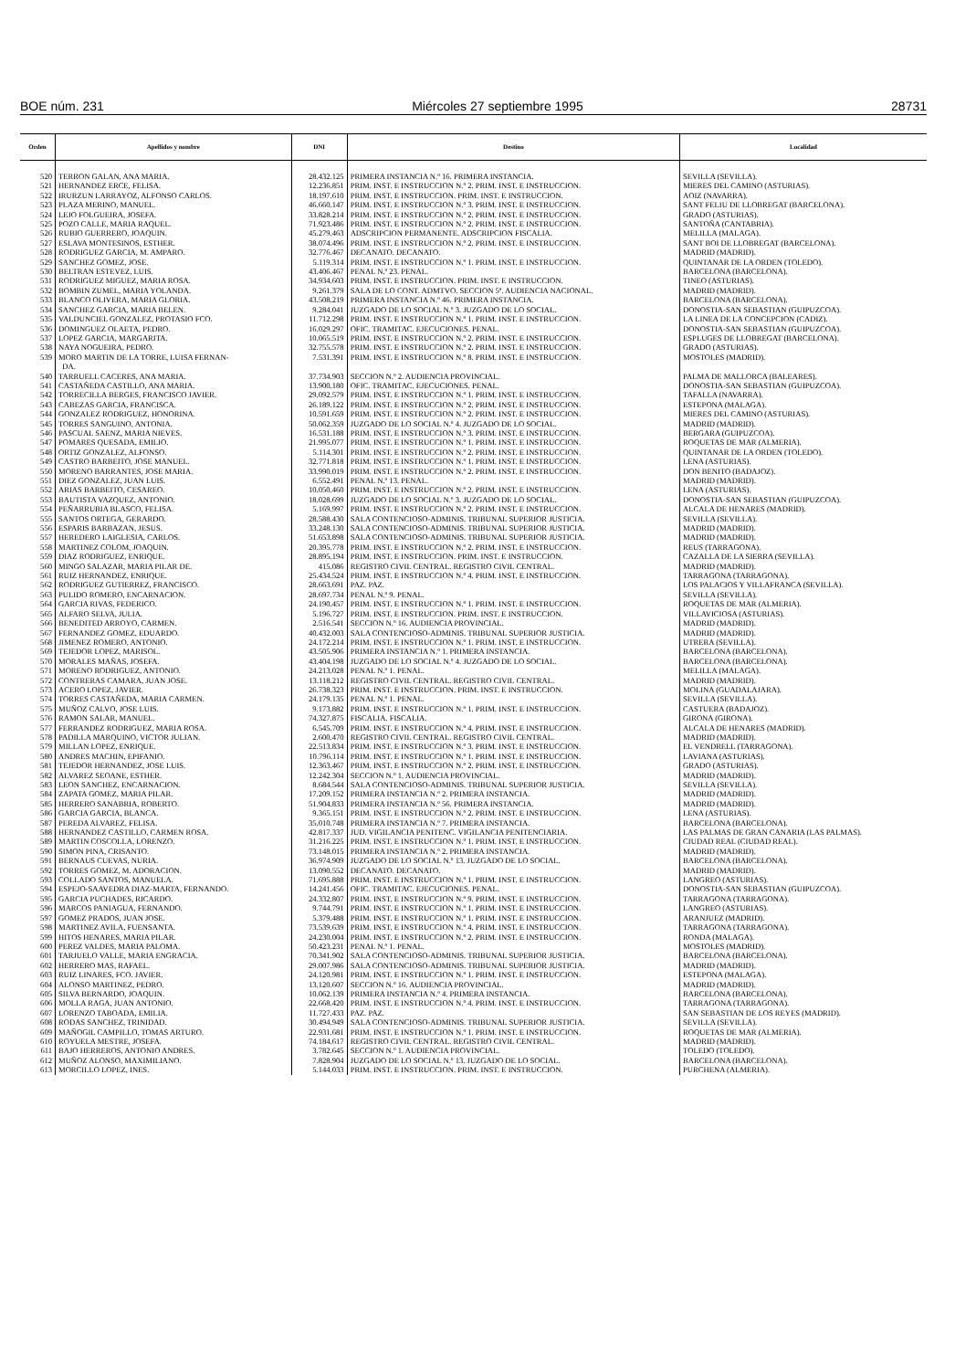BOE núm. 231 Miércoles 27 septiembre 1995 28731
| Orden | Apellidos y nombre | DNI | Destino | Localidad |
| --- | --- | --- | --- | --- |
| 520 | TERRON GALAN, ANA MARIA. | 28.432.125 | PRIMERA INSTANCIA N.º 16. PRIMERA INSTANCIA. | SEVILLA (SEVILLA). |
| 521 | HERNANDEZ ERCE, FELISA. | 12.236.851 | PRIM. INST. E INSTRUCCION N.º 2. PRIM. INST. E INSTRUCCION. | MIERES DEL CAMINO (ASTURIAS). |
| 522 | IRURZUN LARRAYOZ, ALFONSO CARLOS. | 18.197.610 | PRIM. INST. E INSTRUCCION. PRIM. INST. E INSTRUCCION. | AOIZ (NAVARRA). |
| 523 | PLAZA MERINO, MANUEL. | 46.660.147 | PRIM. INST. E INSTRUCCION N.º 3. PRIM. INST. E INSTRUCCION. | SANT FELIU DE LLOBREGAT (BARCELONA). |
| 524 | LEJO FOLGUEIRA, JOSEFA. | 33.828.214 | PRIM. INST. E INSTRUCCION N.º 2. PRIM. INST. E INSTRUCCION. | GRADO (ASTURIAS). |
| 525 | POZO CALLE, MARIA RAQUEL. | 71.923.486 | PRIM. INST. E INSTRUCCION N.º 2. PRIM. INST. E INSTRUCCION. | SANTOÑA (CANTABRIA). |
| 526 | RUBIO GUERRERO, JOAQUIN. | 45.279.463 | ADSCRIPCION PERMANENTE. ADSCRIPCION FISCALIA. | MELILLA (MALAGA). |
| 527 | ESLAVA MONTESINOS, ESTHER. | 38.074.496 | PRIM. INST. E INSTRUCCION N.º 2. PRIM. INST. E INSTRUCCION. | SANT BOI DE LLOBREGAT (BARCELONA). |
| 528 | RODRIGUEZ GARCIA, M. AMPARO. | 32.776.467 | DECANATO. DECANATO. | MADRID (MADRID). |
| 529 | SANCHEZ GOMEZ, JOSE. | 5.119.314 | PRIM. INST. E INSTRUCCION N.º 1. PRIM. INST. E INSTRUCCION. | QUINTANAR DE LA ORDEN (TOLEDO). |
| 530 | BELTRAN ESTEVEZ, LUIS. | 43.406.467 | PENAL N.º 23. PENAL. | BARCELONA (BARCELONA). |
| 531 | RODRIGUEZ MIGUEZ, MARIA ROSA. | 34.934.603 | PRIM. INST. E INSTRUCCION. PRIM. INST. E INSTRUCCION. | TINEO (ASTURIAS). |
| 532 | BOMBIN ZUMEL, MARIA YOLANDA. | 9.261.379 | SALA DE LO CONT. ADMTVO. SECCION 5ª. AUDIENCIA NACIONAL. | MADRID (MADRID). |
| 533 | BLANCO OLIVERA, MARIA GLORIA. | 43.508.219 | PRIMERA INSTANCIA N.º 46. PRIMERA INSTANCIA. | BARCELONA (BARCELONA). |
| 534 | SANCHEZ GARCIA, MARIA BELEN. | 9.284.041 | JUZGADO DE LO SOCIAL N.º 3. JUZGADO DE LO SOCIAL. | DONOSTIA-SAN SEBASTIAN (GUIPUZCOA). |
| 535 | VALDUNCIEL GONZALEZ, PROTASIO FCO. | 11.712.298 | PRIM. INST. E INSTRUCCION N.º 1. PRIM. INST. E INSTRUCCION. | LA LINEA DE LA CONCEPCION (CADIZ). |
| 536 | DOMINGUEZ OLAETA, PEDRO. | 16.029.297 | OFIC. TRAMITAC. EJECUCIONES. PENAL. | DONOSTIA-SAN SEBASTIAN (GUIPUZCOA). |
| 537 | LOPEZ GARCIA, MARGARITA. | 10.065.519 | PRIM. INST. E INSTRUCCION N.º 2. PRIM. INST. E INSTRUCCION. | ESPLUGES DE LLOBREGAT (BARCELONA). |
| 538 | NAYA NOGUEIRA, PEDRO. | 32.755.578 | PRIM. INST. E INSTRUCCION N.º 2. PRIM. INST. E INSTRUCCION. | GRADO (ASTURIAS). |
| 539 | MORO MARTIN DE LA TORRE, LUISA FERNAN- DA. | 7.531.391 | PRIM. INST. E INSTRUCCION N.º 8. PRIM. INST. E INSTRUCCION. | MOSTOLES (MADRID). |
| 540 | TARRUELL CACERES, ANA MARIA. | 37.734.903 | SECCION N.º 2. AUDIENCIA PROVINCIAL. | PALMA DE MALLORCA (BALEARES). |
| 541 | CASTAÑEDA CASTILLO, ANA MARIA. | 13.900.180 | OFIC. TRAMITAC. EJECUCIONES. PENAL. | DONOSTIA-SAN SEBASTIAN (GUIPUZCOA). |
| 542 | TORRECILLA BERGES, FRANCISCO JAVIER. | 29.092.579 | PRIM. INST. E INSTRUCCION N.º 1. PRIM. INST. E INSTRUCCION. | TAFALLA (NAVARRA). |
| 543 | CABEZAS GARCIA, FRANCISCA. | 26.189.122 | PRIM. INST. E INSTRUCCION N.º 2. PRIM. INST. E INSTRUCCION. | ESTEPONA (MALAGA). |
| 544 | GONZALEZ RODRIGUEZ, HONORINA. | 10.591.659 | PRIM. INST. E INSTRUCCION N.º 2. PRIM. INST. E INSTRUCCION. | MIERES DEL CAMINO (ASTURIAS). |
| 545 | TORRES SANGUINO, ANTONIA. | 50.062.359 | JUZGADO DE LO SOCIAL N.º 4. JUZGADO DE LO SOCIAL. | MADRID (MADRID). |
| 546 | PASCUAL SAENZ, MARIA NIEVES. | 16.531.188 | PRIM. INST. E INSTRUCCION N.º 3. PRIM. INST. E INSTRUCCION. | BERGARA (GUIPUZCOA). |
| 547 | POMARES QUESADA, EMILIO. | 21.995.077 | PRIM. INST. E INSTRUCCION N.º 1. PRIM. INST. E INSTRUCCION. | ROQUETAS DE MAR (ALMERIA). |
| 548 | ORTIZ GONZALEZ, ALFONSO. | 5.114.301 | PRIM. INST. E INSTRUCCION N.º 2. PRIM. INST. E INSTRUCCION. | QUINTANAR DE LA ORDEN (TOLEDO). |
| 549 | CASTRO BARBEITO, JOSE MANUEL. | 32.771.818 | PRIM. INST. E INSTRUCCION N.º 1. PRIM. INST. E INSTRUCCION. | LENA (ASTURIAS). |
| 550 | MORENO BARRANTES, JOSE MARIA. | 33.990.019 | PRIM. INST. E INSTRUCCION N.º 2. PRIM. INST. E INSTRUCCION. | DON BENITO (BADAJOZ). |
| 551 | DIEZ GONZALEZ, JUAN LUIS. | 6.552.491 | PENAL N.º 13. PENAL. | MADRID (MADRID). |
| 552 | ARIAS BARBEITO, CESAREO. | 10.050.460 | PRIM. INST. E INSTRUCCION N.º 2. PRIM. INST. E INSTRUCCION. | LENA (ASTURIAS). |
| 553 | BAUTISTA VAZQUEZ, ANTONIO. | 18.028.699 | JUZGADO DE LO SOCIAL N.º 3. JUZGADO DE LO SOCIAL. | DONOSTIA-SAN SEBASTIAN (GUIPUZCOA). |
| 554 | PEÑARRUBIA BLASCO, FELISA. | 5.169.997 | PRIM. INST. E INSTRUCCION N.º 2. PRIM. INST. E INSTRUCCION. | ALCALA DE HENARES (MADRID). |
| 555 | SANTOS ORTEGA, GERARDO. | 28.588.430 | SALA CONTENCIOSO-ADMINIS. TRIBUNAL SUPERIOR JUSTICIA. | SEVILLA (SEVILLA). |
| 556 | ESPARIS BARBAZAN, JESUS. | 33.248.130 | SALA CONTENCIOSO-ADMINIS. TRIBUNAL SUPERIOR JUSTICIA. | MADRID (MADRID). |
| 557 | HEREDERO LAIGLESIA, CARLOS. | 51.653.898 | SALA CONTENCIOSO-ADMINIS. TRIBUNAL SUPERIOR JUSTICIA. | MADRID (MADRID). |
| 558 | MARTINEZ COLOM, JOAQUIN. | 20.395.778 | PRIM. INST. E INSTRUCCION N.º 2. PRIM. INST. E INSTRUCCION. | REUS (TARRAGONA). |
| 559 | DIAZ RODRIGUEZ, ENRIQUE. | 28.895.194 | PRIM. INST. E INSTRUCCION. PRIM. INST. E INSTRUCCION. | CAZALLA DE LA SIERRA (SEVILLA). |
| 560 | MINGO SALAZAR, MARIA PILAR DE. | 415.086 | REGISTRO CIVIL CENTRAL. REGISTRO CIVIL CENTRAL. | MADRID (MADRID). |
| 561 | RUIZ HERNANDEZ, ENRIQUE. | 25.434.524 | PRIM. INST. E INSTRUCCION N.º 4. PRIM. INST. E INSTRUCCION. | TARRAGONA (TARRAGONA). |
| 562 | RODRIGUEZ GUTIERREZ, FRANCISCO. | 28.663.691 | PAZ. PAZ. | LOS PALACIOS Y VILLAFRANCA (SEVILLA). |
| 563 | PULIDO ROMERO, ENCARNACION. | 28.697.734 | PENAL N.º 9. PENAL. | SEVILLA (SEVILLA). |
| 564 | GARCIA RIVAS, FEDERICO. | 24.190.457 | PRIM. INST. E INSTRUCCION N.º 1. PRIM. INST. E INSTRUCCION. | ROQUETAS DE MAR (ALMERIA). |
| 565 | ALFARO SELVA, JULIA. | 5.196.727 | PRIM. INST. E INSTRUCCION. PRIM. INST. E INSTRUCCION. | VILLAVICIOSA (ASTURIAS). |
| 566 | BENEDITED ARROYO, CARMEN. | 2.516.541 | SECCION N.º 16. AUDIENCIA PROVINCIAL. | MADRID (MADRID). |
| 567 | FERNANDEZ GOMEZ, EDUARDO. | 40.432.003 | SALA CONTENCIOSO-ADMINIS. TRIBUNAL SUPERIOR JUSTICIA. | MADRID (MADRID). |
| 568 | JIMENEZ ROMERO, ANTONIO. | 24.172.214 | PRIM. INST. E INSTRUCCION N.º 1. PRIM. INST. E INSTRUCCION. | UTRERA (SEVILLA). |
| 569 | TEJEDOR LOPEZ, MARISOL. | 43.505.906 | PRIMERA INSTANCIA N.º 1. PRIMERA INSTANCIA. | BARCELONA (BARCELONA). |
| 570 | MORALES MAÑAS, JOSEFA. | 43.404.198 | JUZGADO DE LO SOCIAL N.º 4. JUZGADO DE LO SOCIAL. | BARCELONA (BARCELONA). |
| 571 | MORENO RODRIGUEZ, ANTONIO. | 24.213.028 | PENAL N.º 1. PENAL. | MELILLA (MALAGA). |
| 572 | CONTRERAS CAMARA, JUAN JOSE. | 13.118.212 | REGISTRO CIVIL CENTRAL. REGISTRO CIVIL CENTRAL. | MADRID (MADRID). |
| 573 | ACERO LOPEZ, JAVIER. | 26.738.323 | PRIM. INST. E INSTRUCCION. PRIM. INST. E INSTRUCCION. | MOLINA (GUADALAJARA). |
| 574 | TORRES CASTAÑEDA, MARIA CARMEN. | 24.179.135 | PENAL N.º 1. PENAL. | SEVILLA (SEVILLA). |
| 575 | MUÑOZ CALVO, JOSE LUIS. | 9.173.882 | PRIM. INST. E INSTRUCCION N.º 1. PRIM. INST. E INSTRUCCION. | CASTUERA (BADAJOZ). |
| 576 | RAMON SALAR, MANUEL. | 74.327.875 | FISCALIA. FISCALIA. | GIRONA (GIRONA). |
| 577 | FERRANDEZ RODRIGUEZ, MARIA ROSA. | 6.545.709 | PRIM. INST. E INSTRUCCION N.º 4. PRIM. INST. E INSTRUCCION. | ALCALA DE HENARES (MADRID). |
| 578 | PADILLA MARQUINO, VICTOR JULIAN. | 2.600.470 | REGISTRO CIVIL CENTRAL. REGISTRO CIVIL CENTRAL. | MADRID (MADRID). |
| 579 | MILLAN LOPEZ, ENRIQUE. | 22.513.834 | PRIM. INST. E INSTRUCCION N.º 3. PRIM. INST. E INSTRUCCION. | EL VENDRELL (TARRAGONA). |
| 580 | ANDRES MACHIN, EPIFANIO. | 10.796.114 | PRIM. INST. E INSTRUCCION N.º 1. PRIM. INST. E INSTRUCCION. | LAVIANA (ASTURIAS). |
| 581 | TEJEDOR HERNANDEZ, JOSE LUIS. | 12.363.467 | PRIM. INST. E INSTRUCCION N.º 2. PRIM. INST. E INSTRUCCION. | GRADO (ASTURIAS). |
| 582 | ALVAREZ SEOANE, ESTHER. | 12.242.304 | SECCION N.º 1. AUDIENCIA PROVINCIAL. | MADRID (MADRID). |
| 583 | LEON SANCHEZ, ENCARNACION. | 8.684.544 | SALA CONTENCIOSO-ADMINIS. TRIBUNAL SUPERIOR JUSTICIA. | SEVILLA (SEVILLA). |
| 584 | ZAPATA GOMEZ, MARIA PILAR. | 17.209.152 | PRIMERA INSTANCIA N.º 2. PRIMERA INSTANCIA. | MADRID (MADRID). |
| 585 | HERRERO SANABRIA, ROBERTO. | 51.904.833 | PRIMERA INSTANCIA N.º 56. PRIMERA INSTANCIA. | MADRID (MADRID). |
| 586 | GARCIA GARCIA, BLANCA. | 9.365.151 | PRIM. INST. E INSTRUCCION N.º 2. PRIM. INST. E INSTRUCCION. | LENA (ASTURIAS). |
| 587 | PEREDA ALVAREZ, FELISA. | 35.010.748 | PRIMERA INSTANCIA N.º 7. PRIMERA INSTANCIA. | BARCELONA (BARCELONA). |
| 588 | HERNANDEZ CASTILLO, CARMEN ROSA. | 42.817.337 | JUD. VIGILANCIA PENITENC. VIGILANCIA PENITENCIARIA. | LAS PALMAS DE GRAN CANARIA (LAS PALMAS). |
| 589 | MARTIN COSCOLLA, LORENZO. | 31.216.225 | PRIM. INST. E INSTRUCCION N.º 1. PRIM. INST. E INSTRUCCION. | CIUDAD REAL (CIUDAD REAL). |
| 590 | SIMON PINA, CRISANTO. | 73.148.015 | PRIMERA INSTANCIA N.º 2. PRIMERA INSTANCIA. | MADRID (MADRID). |
| 591 | BERNAUS CUEVAS, NURIA. | 36.974.909 | JUZGADO DE LO SOCIAL N.º 13. JUZGADO DE LO SOCIAL. | BARCELONA (BARCELONA). |
| 592 | TORRES GOMEZ, M. ADORACION. | 13.090.552 | DECANATO. DECANATO. | MADRID (MADRID). |
| 593 | COLLADO SANTOS, MANUELA. | 71.695.888 | PRIM. INST. E INSTRUCCION N.º 1. PRIM. INST. E INSTRUCCION. | LANGREO (ASTURIAS). |
| 594 | ESPEJO-SAAVEDRA DIAZ-MARTA, FERNANDO. | 14.241.456 | OFIC. TRAMITAC. EJECUCIONES. PENAL. | DONOSTIA-SAN SEBASTIAN (GUIPUZCOA). |
| 595 | GARCIA PUCHADES, RICARDO. | 24.332.807 | PRIM. INST. E INSTRUCCION N.º 9. PRIM. INST. E INSTRUCCION. | TARRAGONA (TARRAGONA). |
| 596 | MARCOS PANIAGUA, FERNANDO. | 9.744.791 | PRIM. INST. E INSTRUCCION N.º 1. PRIM. INST. E INSTRUCCION. | LANGREO (ASTURIAS). |
| 597 | GOMEZ PRADOS, JUAN JOSE. | 5.379.488 | PRIM. INST. E INSTRUCCION N.º 1. PRIM. INST. E INSTRUCCION. | ARANJUEZ (MADRID). |
| 598 | MARTINEZ AVILA, FUENSANTA. | 73.539.639 | PRIM. INST. E INSTRUCCION N.º 4. PRIM. INST. E INSTRUCCION. | TARRAGONA (TARRAGONA). |
| 599 | HITOS HENARES, MARIA PILAR. | 24.230.004 | PRIM. INST. E INSTRUCCION N.º 2. PRIM. INST. E INSTRUCCION. | RONDA (MALAGA). |
| 600 | PEREZ VALDES, MARIA PALOMA. | 50.423.231 | PENAL N.º 1. PENAL. | MOSTOLES (MADRID). |
| 601 | TARJUELO VALLE, MARIA ENGRACIA. | 70.341.902 | SALA CONTENCIOSO-ADMINIS. TRIBUNAL SUPERIOR JUSTICIA. | BARCELONA (BARCELONA). |
| 602 | HERRERO MAS, RAFAEL. | 29.007.986 | SALA CONTENCIOSO-ADMINIS. TRIBUNAL SUPERIOR JUSTICIA. | MADRID (MADRID). |
| 603 | RUIZ LINARES, FCO. JAVIER. | 24.120.981 | PRIM. INST. E INSTRUCCION N.º 1. PRIM. INST. E INSTRUCCION. | ESTEPONA (MALAGA). |
| 604 | ALONSO MARTINEZ, PEDRO. | 13.120.607 | SECCION N.º 16. AUDIENCIA PROVINCIAL. | MADRID (MADRID). |
| 605 | SILVA BERNARDO, JOAQUIN. | 10.062.139 | PRIMERA INSTANCIA N.º 4. PRIMERA INSTANCIA. | BARCELONA (BARCELONA). |
| 606 | MOLLA RAGA, JUAN ANTONIO. | 22.668.420 | PRIM. INST. E INSTRUCCION N.º 4. PRIM. INST. E INSTRUCCION. | TARRAGONA (TARRAGONA). |
| 607 | LORENZO TABOADA, EMILIA. | 11.727.433 | PAZ. PAZ. | SAN SEBASTIAN DE LOS REYES (MADRID). |
| 608 | RODAS SANCHEZ, TRINIDAD. | 30.494.949 | SALA CONTENCIOSO-ADMINIS. TRIBUNAL SUPERIOR JUSTICIA. | SEVILLA (SEVILLA). |
| 609 | MAÑOGIL CAMPILLO, TOMAS ARTURO. | 22.931.681 | PRIM. INST. E INSTRUCCION N.º 1. PRIM. INST. E INSTRUCCION. | ROQUETAS DE MAR (ALMERIA). |
| 610 | ROYUELA MESTRE, JOSEFA. | 74.184.617 | REGISTRO CIVIL CENTRAL. REGISTRO CIVIL CENTRAL. | MADRID (MADRID). |
| 611 | BAJO HERREROS, ANTONIO ANDRES. | 3.782.645 | SECCION N.º 1. AUDIENCIA PROVINCIAL. | TOLEDO (TOLEDO). |
| 612 | MUÑOZ ALONSO, MAXIMILIANO. | 7.828.904 | JUZGADO DE LO SOCIAL N.º 13. JUZGADO DE LO SOCIAL. | BARCELONA (BARCELONA). |
| 613 | MORCILLO LOPEZ, INES. | 5.144.033 | PRIM. INST. E INSTRUCCION. PRIM. INST. E INSTRUCCION. | PURCHENA (ALMERIA). |